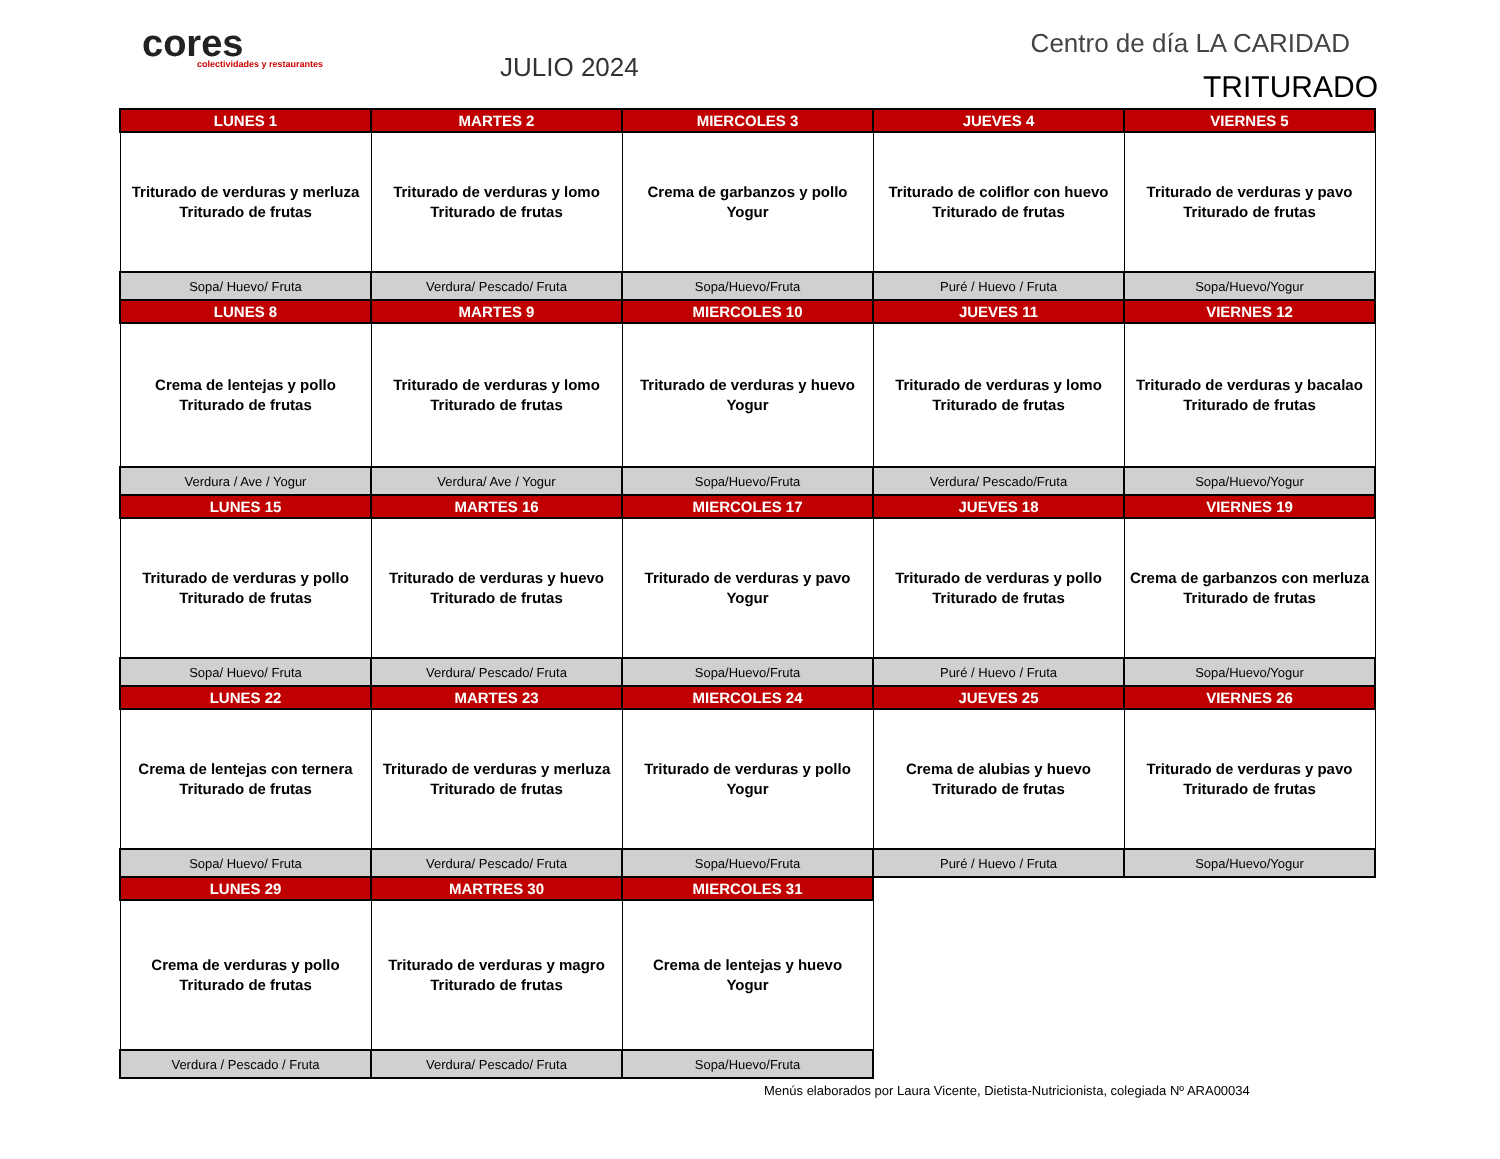cores
colectividades y restaurantes
JULIO 2024
Centro de día LA CARIDAD
TRITURADO
| LUNES 1 | MARTES 2 | MIERCOLES 3 | JUEVES 4 | VIERNES 5 |
| Triturado de verduras y merluza Triturado de frutas | Triturado de verduras y lomo Triturado de frutas | Crema de garbanzos y pollo Yogur | Triturado de coliflor con huevo Triturado de frutas | Triturado de verduras y pavo Triturado de frutas |
| Sopa/ Huevo/ Fruta | Verdura/ Pescado/ Fruta | Sopa/Huevo/Fruta | Puré / Huevo / Fruta | Sopa/Huevo/Yogur |
| LUNES 8 | MARTES 9 | MIERCOLES 10 | JUEVES 11 | VIERNES 12 |
| Crema de lentejas y pollo Triturado de frutas | Triturado de verduras y lomo Triturado de frutas | Triturado de verduras y huevo Yogur | Triturado de verduras y lomo Triturado de frutas | Triturado de verduras y bacalao Triturado de frutas |
| Verdura / Ave / Yogur | Verdura/ Ave / Yogur | Sopa/Huevo/Fruta | Verdura/ Pescado/Fruta | Sopa/Huevo/Yogur |
| LUNES 15 | MARTES 16 | MIERCOLES 17 | JUEVES 18 | VIERNES 19 |
| Triturado de verduras y pollo Triturado de frutas | Triturado de verduras y huevo Triturado de frutas | Triturado de verduras y pavo Yogur | Triturado de verduras y pollo Triturado de frutas | Crema de garbanzos con merluza Triturado de frutas |
| Sopa/ Huevo/ Fruta | Verdura/ Pescado/ Fruta | Sopa/Huevo/Fruta | Puré / Huevo / Fruta | Sopa/Huevo/Yogur |
| LUNES 22 | MARTES 23 | MIERCOLES 24 | JUEVES 25 | VIERNES 26 |
| Crema de lentejas con ternera Triturado de frutas | Triturado de verduras y merluza Triturado de frutas | Triturado de verduras y pollo Yogur | Crema de alubias y huevo Triturado de frutas | Triturado de verduras y pavo Triturado de frutas |
| Sopa/ Huevo/ Fruta | Verdura/ Pescado/ Fruta | Sopa/Huevo/Fruta | Puré / Huevo / Fruta | Sopa/Huevo/Yogur |
| LUNES 29 | MARTRES 30 | MIERCOLES 31 | | |
| Crema de verduras y pollo Triturado de frutas | Triturado de verduras y magro Triturado de frutas | Crema de lentejas y huevo Yogur | | |
| Verdura / Pescado / Fruta | Verdura/ Pescado/ Fruta | Sopa/Huevo/Fruta | | |
Menús elaborados por Laura Vicente, Dietista-Nutricionista, colegiada Nº ARA00034